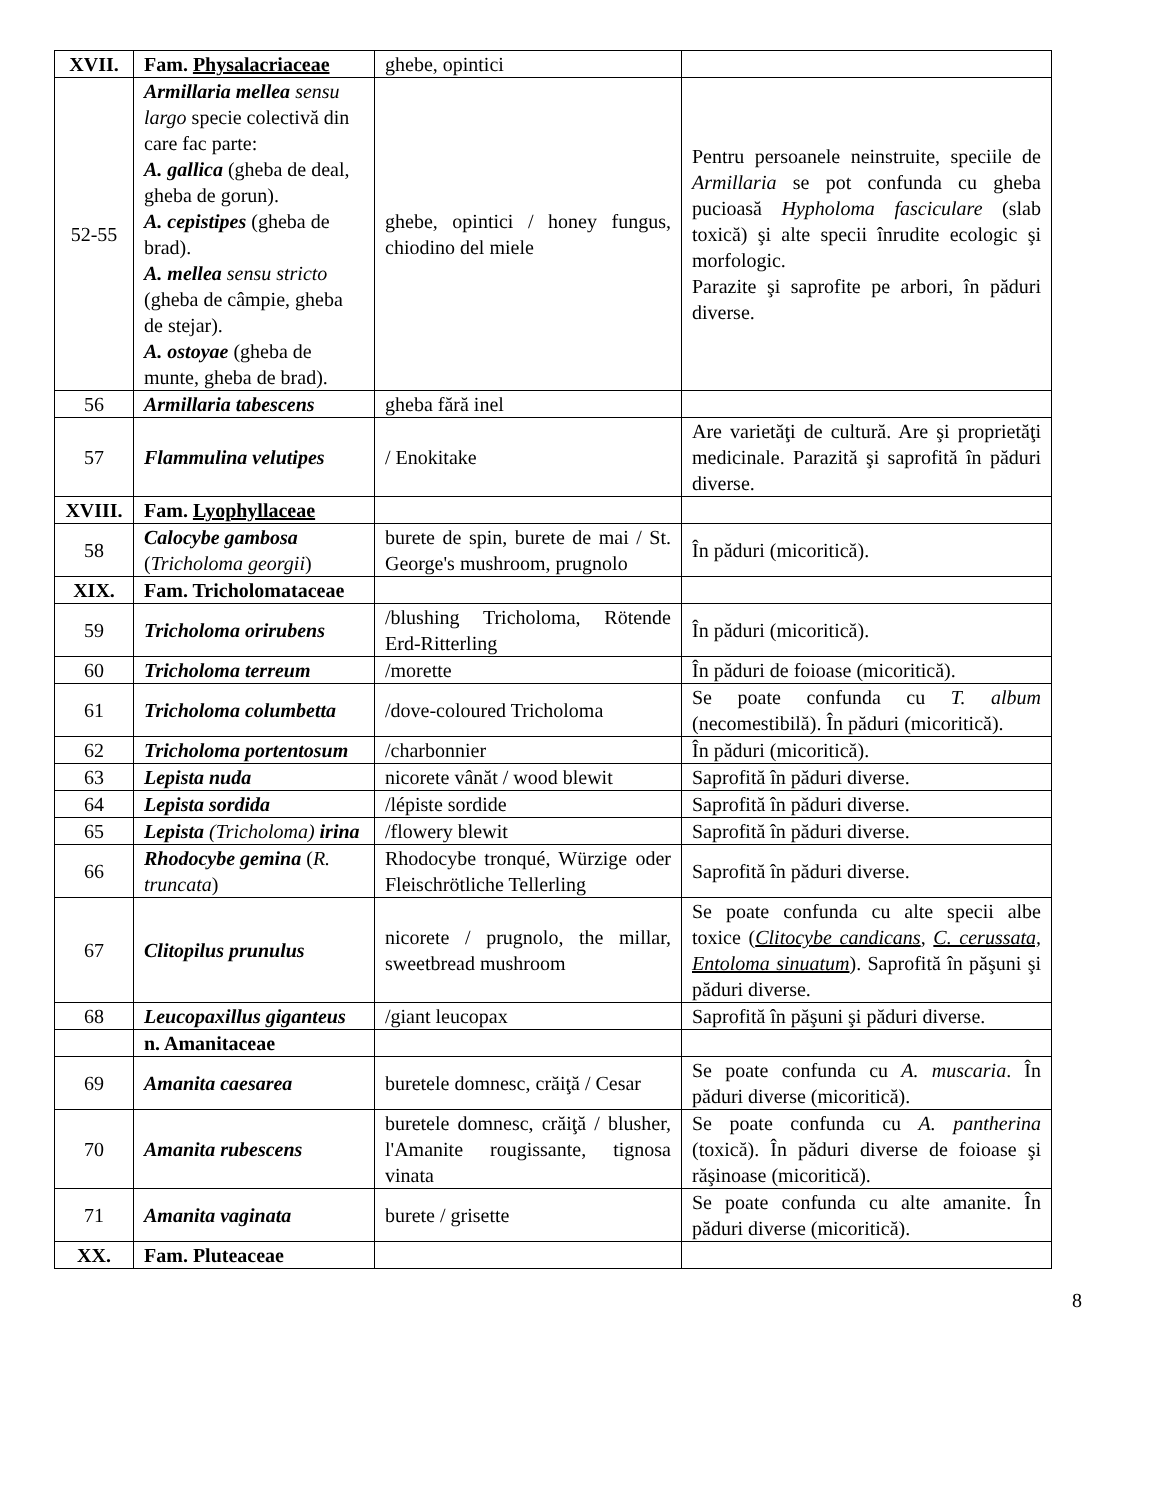| XVII. | Fam. Physalacriaceae | ghebe, opintici | |
| 52-55 | Armillaria mellea sensu largo specie colectivă din care fac parte: A. gallica (gheba de deal, gheba de gorun). A. cepistipes (gheba de brad). A. mellea sensu stricto (gheba de câmpie, gheba de stejar). A. ostoyae (gheba de munte, gheba de brad). | ghebe, opintici / honey fungus, chiodino del miele | Pentru persoanele neinstruite, speciile de Armillaria se pot confunda cu gheba pucioasă Hypholoma fasciculare (slab toxică) şi alte specii înrudite ecologic şi morfologic. Parazite şi saprofite pe arbori, în păduri diverse. |
| 56 | Armillaria tabescens | gheba fără inel | |
| 57 | Flammulina velutipes | / Enokitake | Are varietăţi de cultură. Are şi proprietăţi medicinale. Parazită şi saprofită în păduri diverse. |
| XVIII. | Fam. Lyophyllaceae | | |
| 58 | Calocybe gambosa ( Tricholoma georgii ) | burete de spin, burete de mai / St. George's mushroom, prugnolo | În păduri (micoritică). |
| XIX. | Fam. Tricholomataceae | | |
| 59 | Tricholoma orirubens | /blushing Tricholoma, Rötende Erd-Ritterling | În păduri (micoritică). |
| 60 | Tricholoma terreum | /morette | În păduri de foioase (micoritică). |
| 61 | Tricholoma columbetta | /dove-coloured Tricholoma | Se poate confunda cu T. album (necomestibilă). În păduri (micoritică). |
| 62 | Tricholoma portentosum | /charbonnier | În păduri (micoritică). |
| 63 | Lepista nuda | nicorete vânăt / wood blewit | Saprofită în păduri diverse. |
| 64 | Lepista sordida | /lépiste sordide | Saprofită în păduri diverse. |
| 65 | Lepista (Tricholoma) irina | /flowery blewit | Saprofită în păduri diverse. |
| 66 | Rhodocybe gemina ( R. truncata ) | Rhodocybe tronqué, Würzige oder Fleischrötliche Tellerling | Saprofită în păduri diverse. |
| 67 | Clitopilus prunulus | nicorete / prugnolo, the millar, sweetbread mushroom | Se poate confunda cu alte specii albe toxice ( Clitocybe candicans , C. cerussata, Entoloma sinuatum ). Saprofită în păşuni şi păduri diverse. |
| 68 | Leucopaxillus giganteus | /giant leucopax | Saprofită în păşuni şi păduri diverse. |
| | n. Amanitaceae | | |
| 69 | Amanita caesarea | buretele domnesc, crăiţă / Cesar | Se poate confunda cu A. muscaria . În păduri diverse (micoritică). |
| 70 | Amanita rubescens | buretele domnesc, crăiţă / blusher, l'Amanite rougissante, tignosa vinata | Se poate confunda cu A. pantherina (toxică). În păduri diverse de foioase şi răşinoase (micoritică). |
| 71 | Amanita vaginata | burete / grisette | Se poate confunda cu alte amanite. În păduri diverse (micoritică). |
| XX. | Fam. Pluteaceae | | |
8